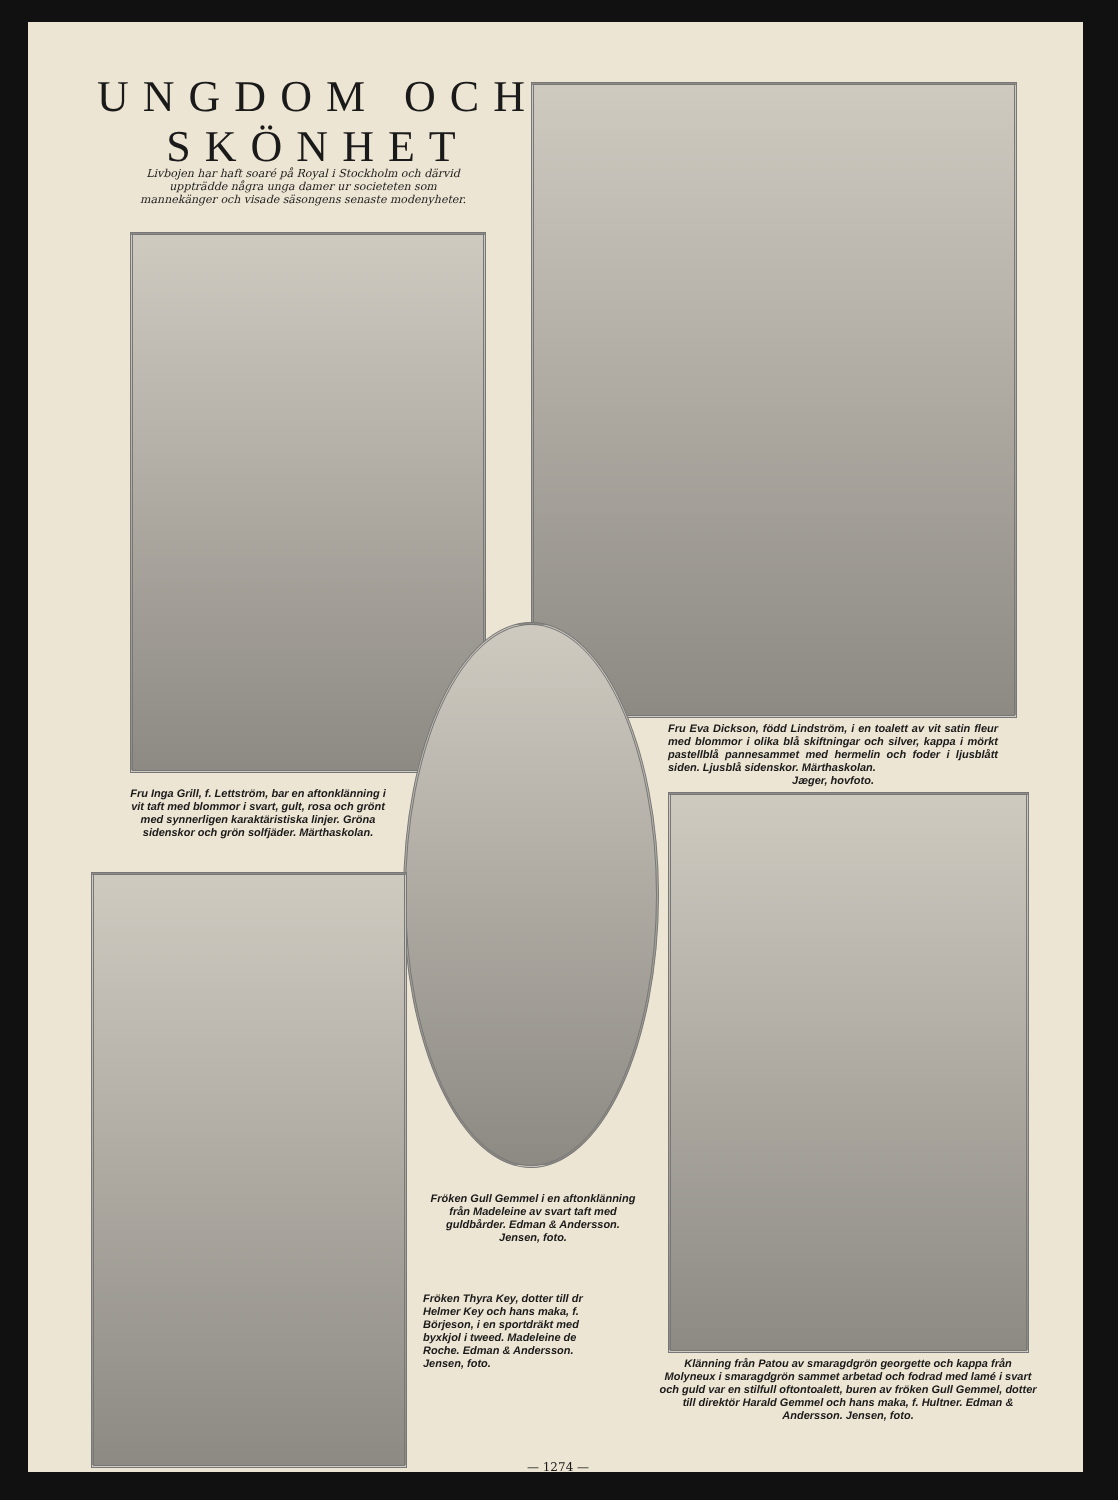UNGDOM OCH
SKÖNHET
Livbojen har haft soaré på Royal i Stockholm och därvid uppträdde några unga damer ur societeten som mannekänger och visade säsongens senaste modenyheter.
Fru Eva Dickson, född Lindström, i en toalett av vit satin fleur med blommor i olika blå skiftningar och silver, kappa i mörkt pastellblå pannesammet med hermelin och foder i ljusblått siden. Ljusblå sidenskor. Märthaskolan.
Jæger, hovfoto.
Fru Inga Grill, f. Lettström, bar en aftonklänning i vit taft med blommor i svart, gult, rosa och grönt med synnerligen karaktäristiska linjer. Gröna sidenskor och grön solfjäder. Märthaskolan.
Fröken Gull Gemmel i en aftonklänning från Madeleine av svart taft med guldbårder. Edman & Andersson. Jensen, foto.
Fröken Thyra Key, dotter till dr Helmer Key och hans maka, f. Börjeson, i en sportdräkt med byxkjol i tweed. Madeleine de Roche. Edman & Andersson. Jensen, foto.
Klänning från Patou av smaragdgrön georgette och kappa från Molyneux i smaragdgrön sammet arbetad och fodrad med lamé i svart och guld var en stilfull oftontoalett, buren av fröken Gull Gemmel, dotter till direktör Harald Gemmel och hans maka, f. Hultner. Edman & Andersson. Jensen, foto.
— 1274 —